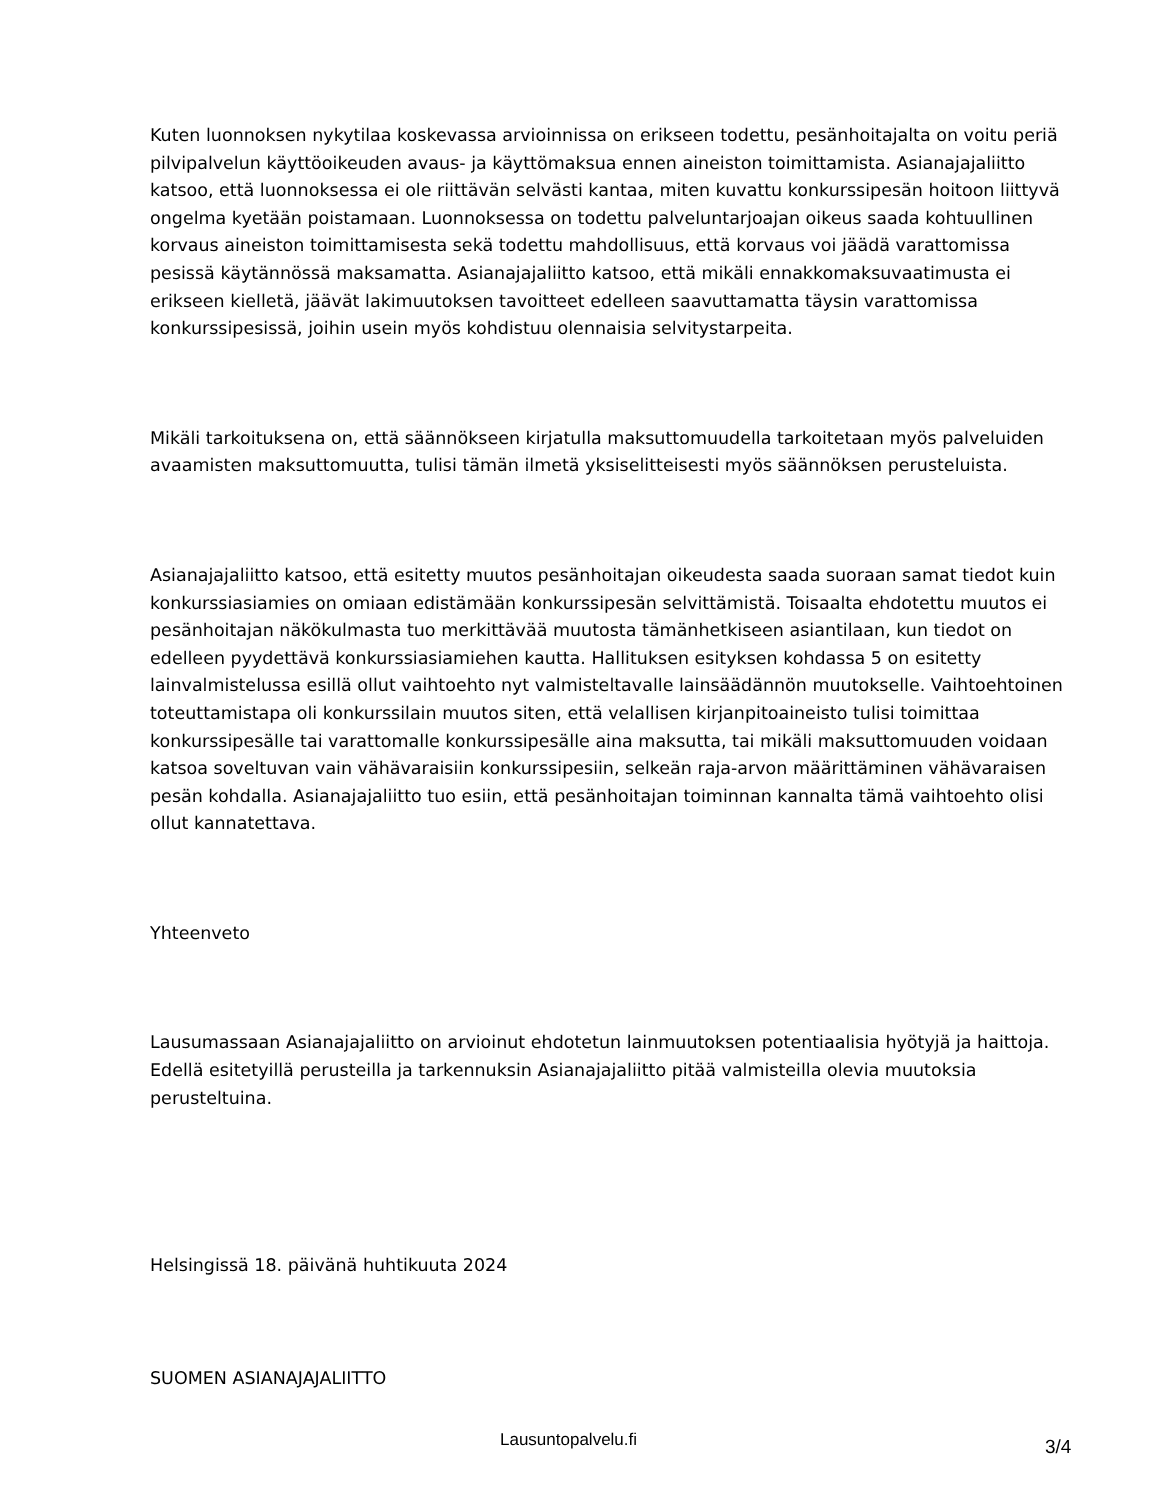Kuten luonnoksen nykytilaa koskevassa arvioinnissa on erikseen todettu, pesänhoitajalta on voitu periä pilvipalvelun käyttöoikeuden avaus- ja käyttömaksua ennen aineiston toimittamista. Asianajajaliitto katsoo, että luonnoksessa ei ole riittävän selvästi kantaa, miten kuvattu konkurssipesän hoitoon liittyvä ongelma kyetään poistamaan. Luonnoksessa on todettu palveluntarjoajan oikeus saada kohtuullinen korvaus aineiston toimittamisesta sekä todettu mahdollisuus, että korvaus voi jäädä varattomissa pesissä käytännössä maksamatta. Asianajajaliitto katsoo, että mikäli ennakkomaksuvaatimusta ei erikseen kielletä, jäävät lakimuutoksen tavoitteet edelleen saavuttamatta täysin varattomissa konkurssipesissä, joihin usein myös kohdistuu olennaisia selvitystarpeita.
Mikäli tarkoituksena on, että säännökseen kirjatulla maksuttomuudella tarkoitetaan myös palveluiden avaamisten maksuttomuutta, tulisi tämän ilmetä yksiselitteisesti myös säännöksen perusteluista.
Asianajajaliitto katsoo, että esitetty muutos pesänhoitajan oikeudesta saada suoraan samat tiedot kuin konkurssiasiamies on omiaan edistämään konkurssipesän selvittämistä. Toisaalta ehdotettu muutos ei pesänhoitajan näkökulmasta tuo merkittävää muutosta tämänhetkiseen asiantilaan, kun tiedot on edelleen pyydettävä konkurssiasiamiehen kautta. Hallituksen esityksen kohdassa 5 on esitetty lainvalmistelussa esillä ollut vaihtoehto nyt valmisteltavalle lainsäädännön muutokselle. Vaihtoehtoinen toteuttamistapa oli konkurssilain muutos siten, että velallisen kirjanpitoaineisto tulisi toimittaa konkurssipesälle tai varattomalle konkurssipesälle aina maksutta, tai mikäli maksuttomuuden voidaan katsoa soveltuvan vain vähävaraisiin konkurssipesiin, selkeän raja-arvon määrittäminen vähävaraisen pesän kohdalla. Asianajajaliitto tuo esiin, että pesänhoitajan toiminnan kannalta tämä vaihtoehto olisi ollut kannatettava.
Yhteenveto
Lausumassaan Asianajajaliitto on arvioinut ehdotetun lainmuutoksen potentiaalisia hyötyjä ja haittoja. Edellä esitetyillä perusteilla ja tarkennuksin Asianajajaliitto pitää valmisteilla olevia muutoksia perusteltuina.
Helsingissä 18. päivänä huhtikuuta 2024
SUOMEN ASIANAJAJALIITTO
Lausuntopalvelu.fi 3/4